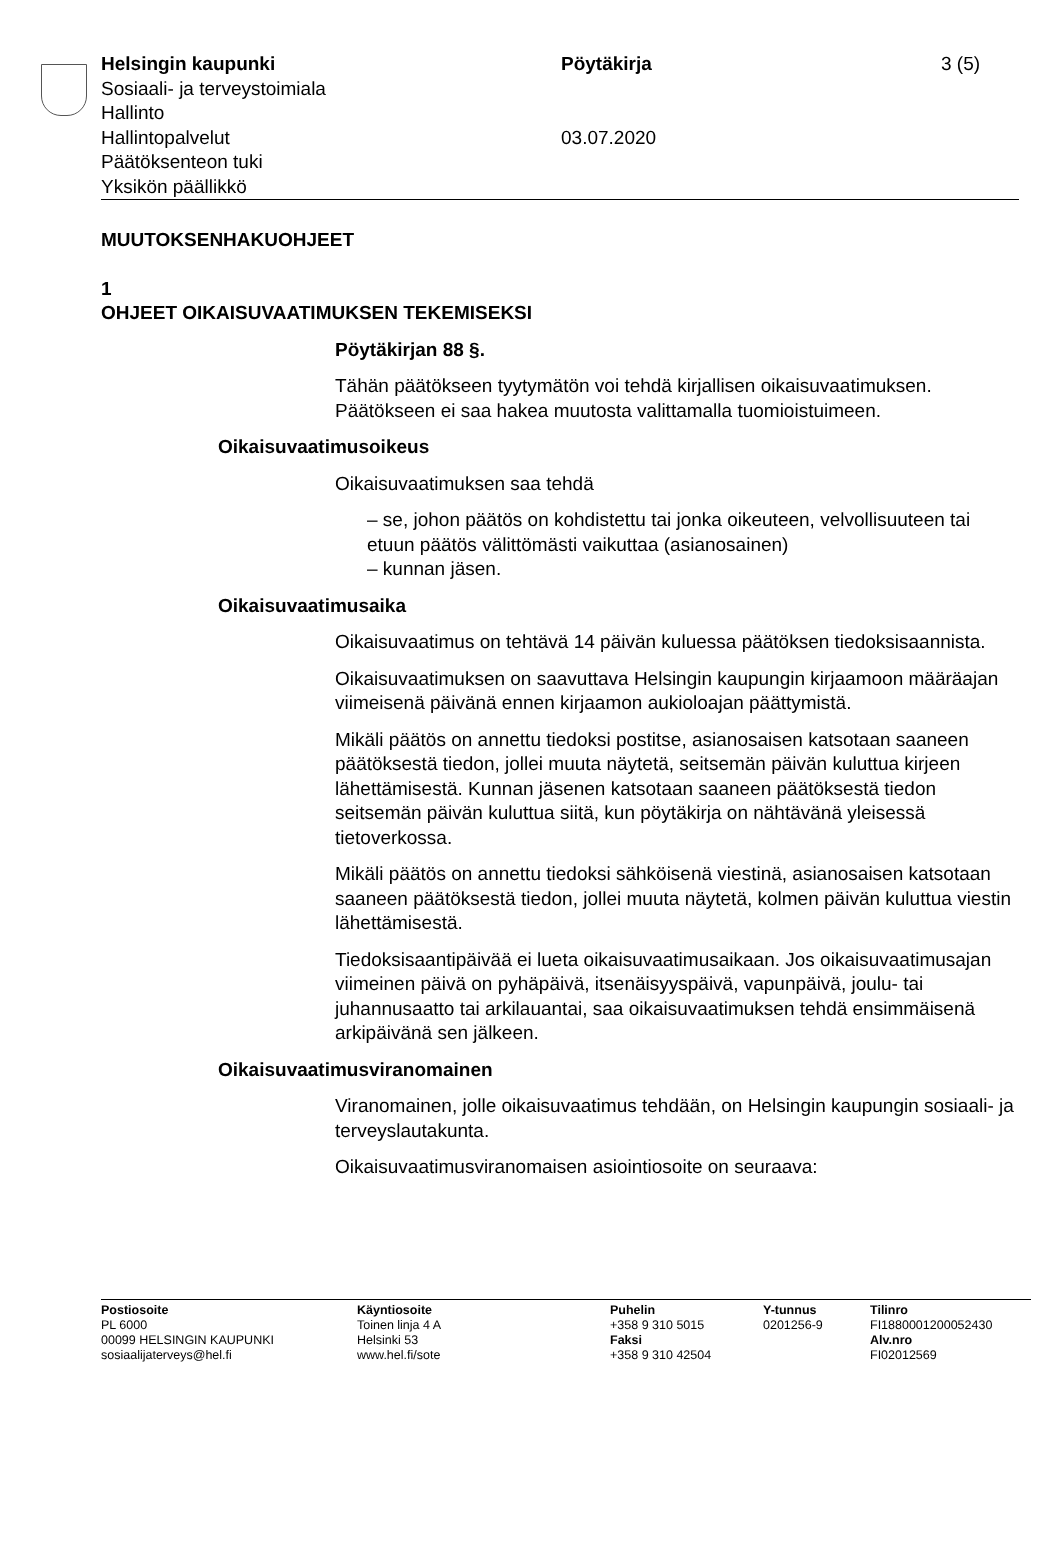Helsingin kaupunki
Sosiaali- ja terveystoimiala
Hallinto
Hallintopalvelut
Päätöksenteon tuki
Yksikön päällikkö
Pöytäkirja
03.07.2020
3 (5)
MUUTOKSENHAKUOHJEET
1
OHJEET OIKAISUVAATIMUKSEN TEKEMISEKSI
Pöytäkirjan 88 §.
Tähän päätökseen tyytymätön voi tehdä kirjallisen oikaisuvaatimuksen. Päätökseen ei saa hakea muutosta valittamalla tuomioistuimeen.
Oikaisuvaatimusoikeus
Oikaisuvaatimuksen saa tehdä
– se, johon päätös on kohdistettu tai jonka oikeuteen, velvollisuuteen tai etuun päätös välittömästi vaikuttaa (asianosainen)
– kunnan jäsen.
Oikaisuvaatimusaika
Oikaisuvaatimus on tehtävä 14 päivän kuluessa päätöksen tiedoksi­saannista.
Oikaisuvaatimuksen on saavuttava Helsingin kaupungin kirjaamoon määräajan viimeisenä päivänä ennen kirjaamon aukioloajan päättymis­tä.
Mikäli päätös on annettu tiedoksi postitse, asianosaisen katsotaan saaneen päätöksestä tiedon, jollei muuta näytetä, seitsemän päivän kuluttua kirjeen lähettämisestä. Kunnan jäsenen katsotaan saaneen päätöksestä tiedon seitsemän päivän kuluttua siitä, kun pöytäkirja on nähtävänä yleisessä tietoverkossa.
Mikäli päätös on annettu tiedoksi sähköisenä viestinä, asianosaisen katsotaan saaneen päätöksestä tiedon, jollei muuta näytetä, kolmen päivän kuluttua viestin lähettämisestä.
Tiedoksisaantipäivää ei lueta oikaisuvaatimusaikaan. Jos oikaisuvaati­musajan viimeinen päivä on pyhäpäivä, itsenäisyyspäivä, vapunpäivä, joulu- tai juhannusaatto tai arkilauantai, saa oikaisuvaatimuksen tehdä ensimmäisenä arkipäivänä sen jälkeen.
Oikaisuvaatimusviranomainen
Viranomainen, jolle oikaisuvaatimus tehdään, on Helsingin kaupungin sosiaali- ja terveyslautakunta.
Oikaisuvaatimusviranomaisen asiointiosoite on seuraava:
Postiosoite
PL 6000
00099 HELSINGIN KAUPUNKI
sosiaalijaterveys@hel.fi
Käyntiosoite
Toinen linja 4 A
Helsinki 53
www.hel.fi/sote
Puhelin
+358 9 310 5015
Faksi
+358 9 310 42504
Y-tunnus
0201256-9
Tilinro
FI1880001200052430
Alv.nro
FI02012569